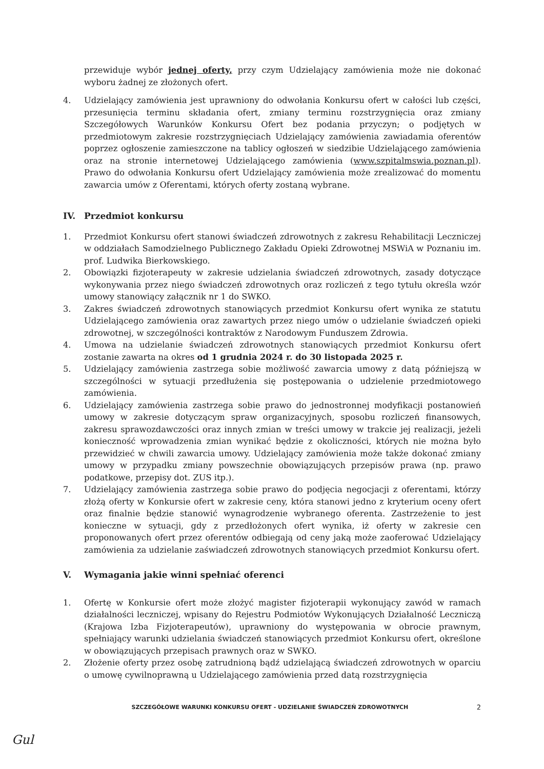przewiduje wybór jednej oferty, przy czym Udzielający zamówienia może nie dokonać wyboru żadnej ze złożonych ofert.
4. Udzielający zamówienia jest uprawniony do odwołania Konkursu ofert w całości lub części, przesunięcia terminu składania ofert, zmiany terminu rozstrzygnięcia oraz zmiany Szczegółowych Warunków Konkursu Ofert bez podania przyczyn; o podjętych w przedmiotowym zakresie rozstrzygnięciach Udzielający zamówienia zawiadamia oferentów poprzez ogłoszenie zamieszczone na tablicy ogłoszeń w siedzibie Udzielającego zamówienia oraz na stronie internetowej Udzielającego zamówienia (www.szpitalmswia.poznan.pl). Prawo do odwołania Konkursu ofert Udzielający zamówienia może zrealizować do momentu zawarcia umów z Oferentami, których oferty zostaną wybrane.
IV. Przedmiot konkursu
1. Przedmiot Konkursu ofert stanowi świadczeń zdrowotnych z zakresu Rehabilitacji Leczniczej w oddziałach Samodzielnego Publicznego Zakładu Opieki Zdrowotnej MSWiA w Poznaniu im. prof. Ludwika Bierkowskiego.
2. Obowiązki fizjoterapeuty w zakresie udzielania świadczeń zdrowotnych, zasady dotyczące wykonywania przez niego świadczeń zdrowotnych oraz rozliczeń z tego tytułu określa wzór umowy stanowiący załącznik nr 1 do SWKO.
3. Zakres świadczeń zdrowotnych stanowiących przedmiot Konkursu ofert wynika ze statutu Udzielającego zamówienia oraz zawartych przez niego umów o udzielanie świadczeń opieki zdrowotnej, w szczególności kontraktów z Narodowym Funduszem Zdrowia.
4. Umowa na udzielanie świadczeń zdrowotnych stanowiących przedmiot Konkursu ofert zostanie zawarta na okres od 1 grudnia 2024 r. do 30 listopada 2025 r.
5. Udzielający zamówienia zastrzega sobie możliwość zawarcia umowy z datą późniejszą w szczególności w sytuacji przedłużenia się postępowania o udzielenie przedmiotowego zamówienia.
6. Udzielający zamówienia zastrzega sobie prawo do jednostronnej modyfikacji postanowień umowy w zakresie dotyczącym spraw organizacyjnych, sposobu rozliczeń finansowych, zakresu sprawozdawczości oraz innych zmian w treści umowy w trakcie jej realizacji, jeżeli konieczność wprowadzenia zmian wynikać będzie z okoliczności, których nie można było przewidzieć w chwili zawarcia umowy. Udzielający zamówienia może także dokonać zmiany umowy w przypadku zmiany powszechnie obowiązujących przepisów prawa (np. prawo podatkowe, przepisy dot. ZUS itp.).
7. Udzielający zamówienia zastrzega sobie prawo do podjęcia negocjacji z oferentami, którzy złożą oferty w Konkursie ofert w zakresie ceny, która stanowi jedno z kryterium oceny ofert oraz finalnie będzie stanowić wynagrodzenie wybranego oferenta. Zastrzeżenie to jest konieczne w sytuacji, gdy z przedłożonych ofert wynika, iż oferty w zakresie cen proponowanych ofert przez oferentów odbiegają od ceny jaką może zaoferować Udzielający zamówienia za udzielanie zaświadczeń zdrowotnych stanowiących przedmiot Konkursu ofert.
V. Wymagania jakie winni spełniać oferenci
1. Ofertę w Konkursie ofert może złożyć magister fizjoterapii wykonujący zawód w ramach działalności leczniczej, wpisany do Rejestru Podmiotów Wykonujących Działalność Leczniczą (Krajowa Izba Fizjoterapeutów), uprawniony do występowania w obrocie prawnym, spełniający warunki udzielania świadczeń stanowiących przedmiot Konkursu ofert, określone w obowiązujących przepisach prawnych oraz w SWKO.
2. Złożenie oferty przez osobę zatrudnioną bądź udzielającą świadczeń zdrowotnych w oparciu o umowę cywilnoprawną u Udzielającego zamówienia przed datą rozstrzygnięcia
SZCZEGÓŁOWE WARUNKI KONKURSU OFERT - UDZIELANIE ŚWIADCZEŃ ZDROWOTNYCH 2
Gul